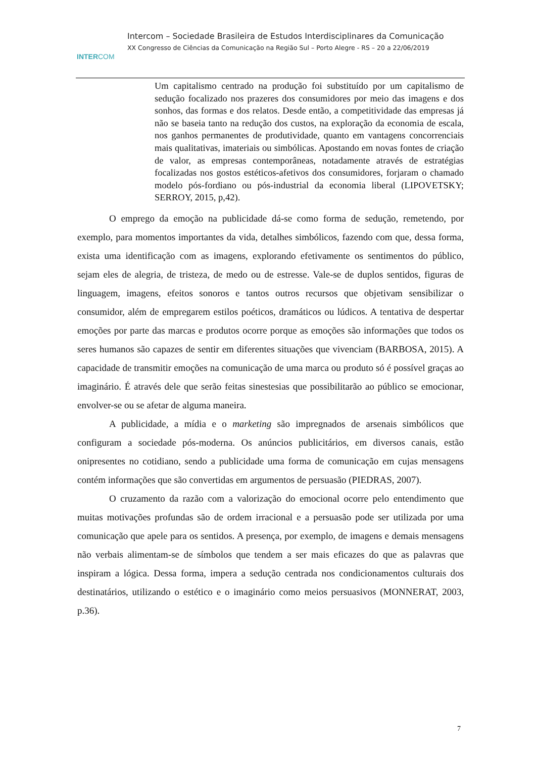INTERCOM
Intercom – Sociedade Brasileira de Estudos Interdisciplinares da Comunicação
XX Congresso de Ciências da Comunicação na Região Sul – Porto Alegre - RS – 20 a 22/06/2019
Um capitalismo centrado na produção foi substituído por um capitalismo de sedução focalizado nos prazeres dos consumidores por meio das imagens e dos sonhos, das formas e dos relatos. Desde então, a competitividade das empresas já não se baseia tanto na redução dos custos, na exploração da economia de escala, nos ganhos permanentes de produtividade, quanto em vantagens concorrenciais mais qualitativas, imateriais ou simbólicas. Apostando em novas fontes de criação de valor, as empresas contemporâneas, notadamente através de estratégias focalizadas nos gostos estéticos-afetivos dos consumidores, forjaram o chamado modelo pós-fordiano ou pós-industrial da economia liberal (LIPOVETSKY; SERROY, 2015, p,42).
O emprego da emoção na publicidade dá-se como forma de sedução, remetendo, por exemplo, para momentos importantes da vida, detalhes simbólicos, fazendo com que, dessa forma, exista uma identificação com as imagens, explorando efetivamente os sentimentos do público, sejam eles de alegria, de tristeza, de medo ou de estresse. Vale-se de duplos sentidos, figuras de linguagem, imagens, efeitos sonoros e tantos outros recursos que objetivam sensibilizar o consumidor, além de empregarem estilos poéticos, dramáticos ou lúdicos. A tentativa de despertar emoções por parte das marcas e produtos ocorre porque as emoções são informações que todos os seres humanos são capazes de sentir em diferentes situações que vivenciam (BARBOSA, 2015). A capacidade de transmitir emoções na comunicação de uma marca ou produto só é possível graças ao imaginário. É através dele que serão feitas sinestesias que possibilitarão ao público se emocionar, envolver-se ou se afetar de alguma maneira.
A publicidade, a mídia e o marketing são impregnados de arsenais simbólicos que configuram a sociedade pós-moderna. Os anúncios publicitários, em diversos canais, estão onipresentes no cotidiano, sendo a publicidade uma forma de comunicação em cujas mensagens contém informações que são convertidas em argumentos de persuasão (PIEDRAS, 2007).
O cruzamento da razão com a valorização do emocional ocorre pelo entendimento que muitas motivações profundas são de ordem irracional e a persuasão pode ser utilizada por uma comunicação que apele para os sentidos. A presença, por exemplo, de imagens e demais mensagens não verbais alimentam-se de símbolos que tendem a ser mais eficazes do que as palavras que inspiram a lógica. Dessa forma, impera a sedução centrada nos condicionamentos culturais dos destinatários, utilizando o estético e o imaginário como meios persuasivos (MONNERAT, 2003, p.36).
7